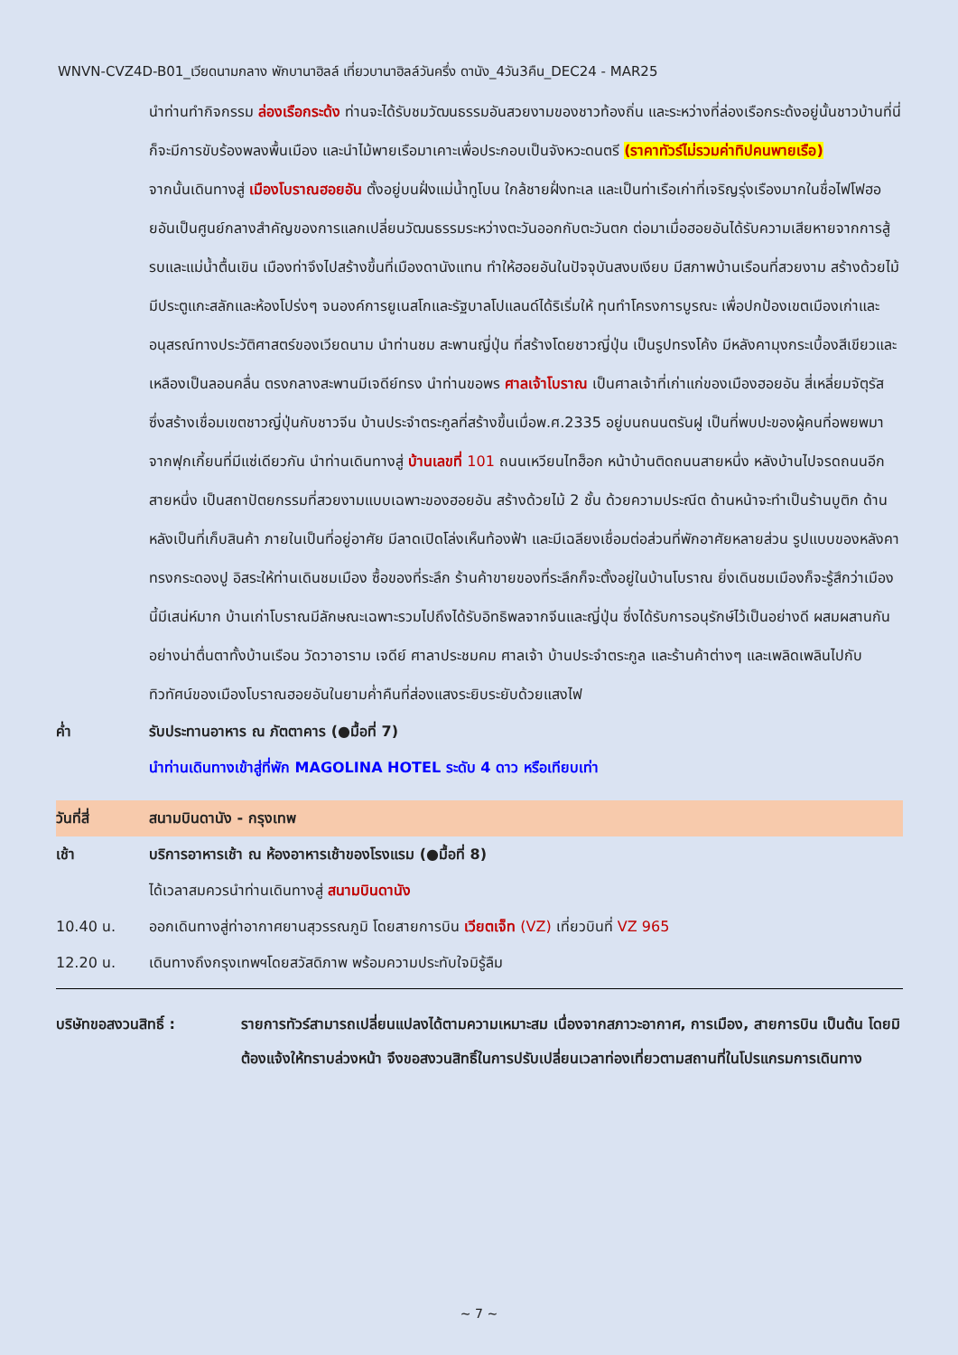WNVN-CVZ4D-B01_เวียดนามกลาง พักบานาฮิลล์ เที่ยวบานาฮิลล์วันครึ่ง ดานัง_4วัน3คืน_DEC24 - MAR25
นำท่านทำกิจกรรม ล่องเรือกระด้ง ท่านจะได้รับชมวัฒนธรรมอันสวยงามของชาวท้องถิ่น และระหว่างที่ล่องเรือกระด้งอยู่นั้นชาวบ้านที่นี่ก็จะมีการขับร้องพลงพื้นเมือง และนำไม้พายเรือมาเคาะเพื่อประกอบเป็นจังหวะดนตรี (ราคาทัวร์ไม่รวมค่าทิปคนพายเรือ)
จากนั้นเดินทางสู่ เมืองโบราณฮอยอัน ตั้งอยู่บนฝั่งแม่น้ำทูโบน ใกล้ชายฝั่งทะเล และเป็นท่าเรือเก่าที่เจริญรุ่งเรืองมากในชื่อไฟโฟฮอยอันเป็นศูนย์กลางสำคัญของการแลกเปลี่ยนวัฒนธรรมระหว่างตะวันออกกับตะวันตก ต่อมาเมื่อฮอยอันได้รับความเสียหายจากการสู้รบและแม่น้ำตื้นเขิน เมืองท่าจึงไปสร้างขึ้นที่เมืองดานังแทน ทำให้ฮอยอันในปัจจุบันสงบเงียบ มีสภาพบ้านเรือนที่สวยงาม สร้างด้วยไม้มีประตูแกะสลักและห้องโปร่งๆ จนองค์การยูเนสโกและรัฐบาลโปแลนด์ได้ริเริ่มให้ ทุนทำโครงการบูรณะ เพื่อปกป้องเขตเมืองเก่าและอนุสรณ์ทางประวัติศาสตร์ของเวียดนาม นำท่านชม สะพานญี่ปุ่น ที่สร้างโดยชาวญี่ปุ่น เป็นรูปทรงโค้ง มีหลังคามุงกระเบื้องสีเขียวและเหลืองเป็นลอนคลื่น ตรงกลางสะพานมีเจดีย์ทรง นำท่านขอพร ศาลเจ้าโบราณ เป็นศาลเจ้าที่เก่าแก่ของเมืองฮอยอัน สี่เหลี่ยมจัตุรัส ซึ่งสร้างเชื่อมเขตชาวญี่ปุ่นกับชาวจีน บ้านประจำตระกูลที่สร้างขึ้นเมื่อพ.ศ.2335 อยู่บนถนนตรันฝู เป็นที่พบปะของผู้คนที่อพยพมาจากฟุกเกี้ยนที่มีแซ่เดียวกัน นำท่านเดินทางสู่ บ้านเลขที่ 101 ถนนเหวียนไทฮ็อก หน้าบ้านติดถนนสายหนึ่ง หลังบ้านไปจรดถนนอีกสายหนึ่ง เป็นสถาปัตยกรรมที่สวยงามแบบเฉพาะของฮอยอัน สร้างด้วยไม้ 2 ชั้น ด้วยความประณีต ด้านหน้าจะทำเป็นร้านบูติก ด้านหลังเป็นที่เก็บสินค้า ภายในเป็นที่อยู่อาศัย มีลาดเปิดโล่งเห็นท้องฟ้า และมีเฉลียงเชื่อมต่อส่วนที่พักอาศัยหลายส่วน รูปแบบของหลังคาทรงกระดองปู อิสระให้ท่านเดินชมเมือง ซื้อของที่ระลึก ร้านค้าขายของที่ระลึกก็จะตั้งอยู่ในบ้านโบราณ ยิ่งเดินชมเมืองก็จะรู้สึกว่าเมืองนี้มีเสน่ห์มาก บ้านเก่าโบราณมีลักษณะเฉพาะรวมไปถึงได้รับอิทธิพลจากจีนและญี่ปุ่น ซึ่งได้รับการอนุรักษ์ไว้เป็นอย่างดี ผสมผสานกันอย่างน่าตื่นตาทั้งบ้านเรือน วัดวาอาราม เจดีย์ ศาลาประชมคม ศาลเจ้า บ้านประจำตระกูล และร้านค้าต่างๆ และเพลิดเพลินไปกับทิวทัศน์ของเมืองโบราณฮอยอันในยามค่ำคืนที่ส่องแสงระยิบระยับด้วยแสงไฟ
ค่ำ รับประทานอาหาร ณ ภัตตาคาร (●มื้อที่ 7)
นำท่านเดินทางเข้าสู่ที่พัก MAGOLINA HOTEL ระดับ 4 ดาว หรือเทียบเท่า
วันที่สี่ สนามบินดานัง - กรุงเทพ
เช้า บริการอาหารเช้า ณ ห้องอาหารเช้าของโรงแรม (●มื้อที่ 8)
ได้เวลาสมควรนำท่านเดินทางสู่ สนามบินดานัง
10.40 น. ออกเดินทางสู่ท่าอากาศยานสุวรรณภูมิ โดยสายการบิน เวียตเจ็ท (VZ) เที่ยวบินที่ VZ 965
12.20 น. เดินทางถึงกรุงเทพฯโดยสวัสดิภาพ พร้อมความประทับใจมิรู้ลืม
บริษัทขอสงวนสิทธิ์ : รายการทัวร์สามารถเปลี่ยนแปลงได้ตามความเหมาะสม เนื่องจากสภาวะอากาศ, การเมือง, สายการบิน เป็นต้น โดยมิต้องแจ้งให้ทราบล่วงหน้า จึงขอสงวนสิทธิ์ในการปรับเปลี่ยนเวลาท่องเที่ยวตามสถานที่ในโปรแกรมการเดินทาง
~ 7 ~